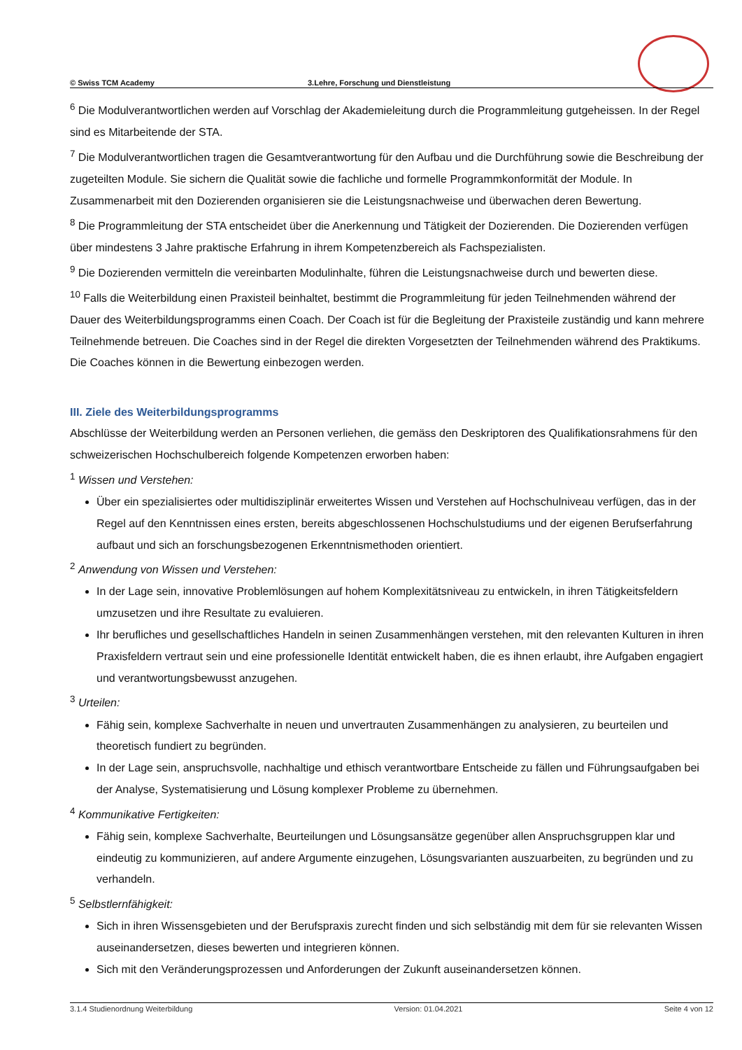© Swiss TCM Academy 3.Lehre, Forschung und Dienstleistung
<sup>6</sup> Die Modulverantwortlichen werden auf Vorschlag der Akademieleitung durch die Programmleitung gutgeheissen. In der Regel sind es Mitarbeitende der STA.
<sup>7</sup> Die Modulverantwortlichen tragen die Gesamtverantwortung für den Aufbau und die Durchführung sowie die Beschreibung der zugeteilten Module. Sie sichern die Qualität sowie die fachliche und formelle Programmkonformität der Module. In Zusammenarbeit mit den Dozierenden organisieren sie die Leistungsnachweise und überwachen deren Bewertung.
<sup>8</sup> Die Programmleitung der STA entscheidet über die Anerkennung und Tätigkeit der Dozierenden. Die Dozierenden verfügen über mindestens 3 Jahre praktische Erfahrung in ihrem Kompetenzbereich als Fachspezialisten.
<sup>9</sup> Die Dozierenden vermitteln die vereinbarten Modulinhalte, führen die Leistungsnachweise durch und bewerten diese.
<sup>10</sup> Falls die Weiterbildung einen Praxisteil beinhaltet, bestimmt die Programmleitung für jeden Teilnehmenden während der Dauer des Weiterbildungsprogramms einen Coach. Der Coach ist für die Begleitung der Praxisteile zuständig und kann mehrere Teilnehmende betreuen. Die Coaches sind in der Regel die direkten Vorgesetzten der Teilnehmenden während des Praktikums. Die Coaches können in die Bewertung einbezogen werden.
III. Ziele des Weiterbildungsprogramms
Abschlüsse der Weiterbildung werden an Personen verliehen, die gemäss den Deskriptoren des Qualifikationsrahmens für den schweizerischen Hochschulbereich folgende Kompetenzen erworben haben:
<sup>1</sup> Wissen und Verstehen:
Über ein spezialisiertes oder multidisziplinär erweitertes Wissen und Verstehen auf Hochschulniveau verfügen, das in der Regel auf den Kenntnissen eines ersten, bereits abgeschlossenen Hochschulstudiums und der eigenen Berufserfahrung aufbaut und sich an forschungsbezogenen Erkenntnismethoden orientiert.
<sup>2</sup> Anwendung von Wissen und Verstehen:
In der Lage sein, innovative Problemlösungen auf hohem Komplexitätsniveau zu entwickeln, in ihren Tätigkeitsfeldern umzusetzen und ihre Resultate zu evaluieren.
Ihr berufliches und gesellschaftliches Handeln in seinen Zusammenhängen verstehen, mit den relevanten Kulturen in ihren Praxisfeldern vertraut sein und eine professionelle Identität entwickelt haben, die es ihnen erlaubt, ihre Aufgaben engagiert und verantwortungsbewusst anzugehen.
<sup>3</sup> Urteilen:
Fähig sein, komplexe Sachverhalte in neuen und unvertrauten Zusammenhängen zu analysieren, zu beurteilen und theoretisch fundiert zu begründen.
In der Lage sein, anspruchsvolle, nachhaltige und ethisch verantwortbare Entscheide zu fällen und Führungsaufgaben bei der Analyse, Systematisierung und Lösung komplexer Probleme zu übernehmen.
<sup>4</sup> Kommunikative Fertigkeiten:
Fähig sein, komplexe Sachverhalte, Beurteilungen und Lösungsansätze gegenüber allen Anspruchsgruppen klar und eindeutig zu kommunizieren, auf andere Argumente einzugehen, Lösungsvarianten auszuarbeiten, zu begründen und zu verhandeln.
<sup>5</sup> Selbstlernfähigkeit:
Sich in ihren Wissensgebieten und der Berufspraxis zurecht finden und sich selbständig mit dem für sie relevanten Wissen auseinandersetzen, dieses bewerten und integrieren können.
Sich mit den Veränderungsprozessen und Anforderungen der Zukunft auseinandersetzen können.
3.1.4 Studienordnung Weiterbildung Version: 01.04.2021 Seite 4 von 12